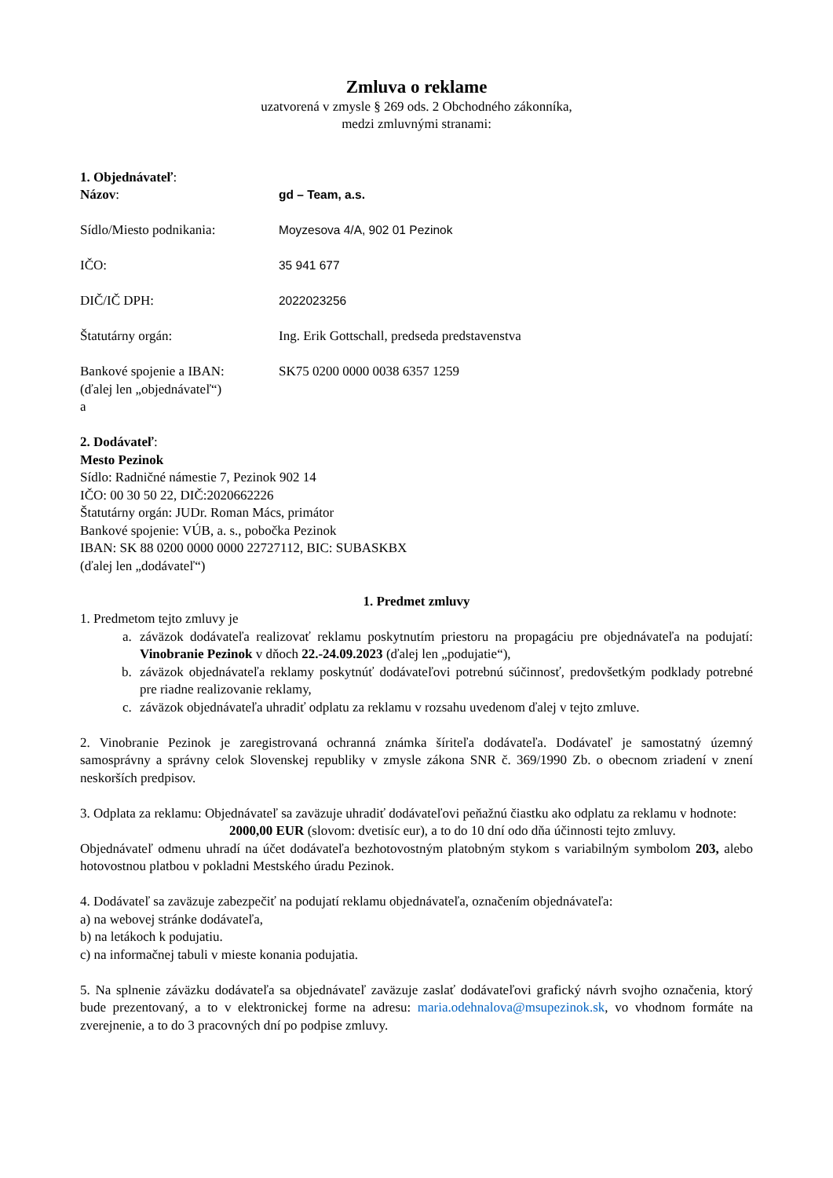Zmluva o reklame
uzatvorená v zmysle § 269 ods. 2 Obchodného zákonníka,
medzi zmluvnými stranami:
1. Objednávateľ:
Názov: gd – Team, a.s.
Sídlo/Miesto podnikania: Moyzesova 4/A, 902 01 Pezinok
IČO: 35 941 677
DIČ/IČ DPH: 2022023256
Štatutárny orgán: Ing. Erik Gottschall, predseda predstavenstva
Bankové spojenie a IBAN: SK75 0200 0000 0038 6357 1259
(ďalej len „objednávateľ“)
a
2. Dodávateľ:
Mesto Pezinok
Sídlo: Radničné námestie 7, Pezinok 902 14
IČO: 00 30 50 22, DIČ:2020662226
Štatutárny orgán: JUDr. Roman Mács, primátor
Bankové spojenie: VÚB, a. s., pobočka Pezinok
IBAN: SK 88 0200 0000 0000 22727112, BIC: SUBASKBX
(ďalej len „dodávateľ“)
1. Predmet zmluvy
1. Predmetom tejto zmluvy je
a. záväzok dodávateľa realizovať reklamu poskytnutím priestoru na propagáciu pre objednávateľa na podujatí: Vinobranie Pezinok v dňoch 22.-24.09.2023 (ďalej len „podujatie“),
b. záväzok objednávateľa reklamy poskytnúť dodávateľovi potrebnú súčinnosť, predovšetkým podklady potrebné pre riadne realizovanie reklamy,
c. záväzok objednávateľa uhradiť odplatu za reklamu v rozsahu uvedenom ďalej v tejto zmluve.
2. Vinobranie Pezinok je zaregistrovaná ochranná známka šíriteľa dodávateľa. Dodávateľ je samostatný územný samosprávny a správny celok Slovenskej republiky v zmysle zákona SNR č. 369/1990 Zb. o obecnom zriadení v znení neskorších predpisov.
3. Odplata za reklamu: Objednávateľ sa zaväzuje uhradiť dodávateľovi peňažnú čiastku ako odplatu za reklamu v hodnote:
2000,00 EUR (slovom: dvetisíc eur), a to do 10 dní odo dňa účinnosti tejto zmluvy.
Objednávateľ odmenu uhradí na účet dodávateľa bezhotovostným platobným stykom s variabilným symbolom 203, alebo hotovostnou platbou v pokladni Mestského úradu Pezinok.
4. Dodávateľ sa zaväzuje zabezpečiť na podujatí reklamu objednávateľa, označením objednávateľa:
a) na webovej stránke dodávateľa,
b) na letákoch k podujatiu.
c) na informačnej tabuli v mieste konania podujatia.
5. Na splnenie záväzku dodávateľa sa objednávateľ zaväzuje zaslať dodávateľovi grafický návrh svojho označenia, ktorý bude prezentovaný, a to v elektronickej forme na adresu: maria.odehnalova@msupezinok.sk, vo vhodnom formáte na zverejnenie, a to do 3 pracovných dní po podpise zmluvy.